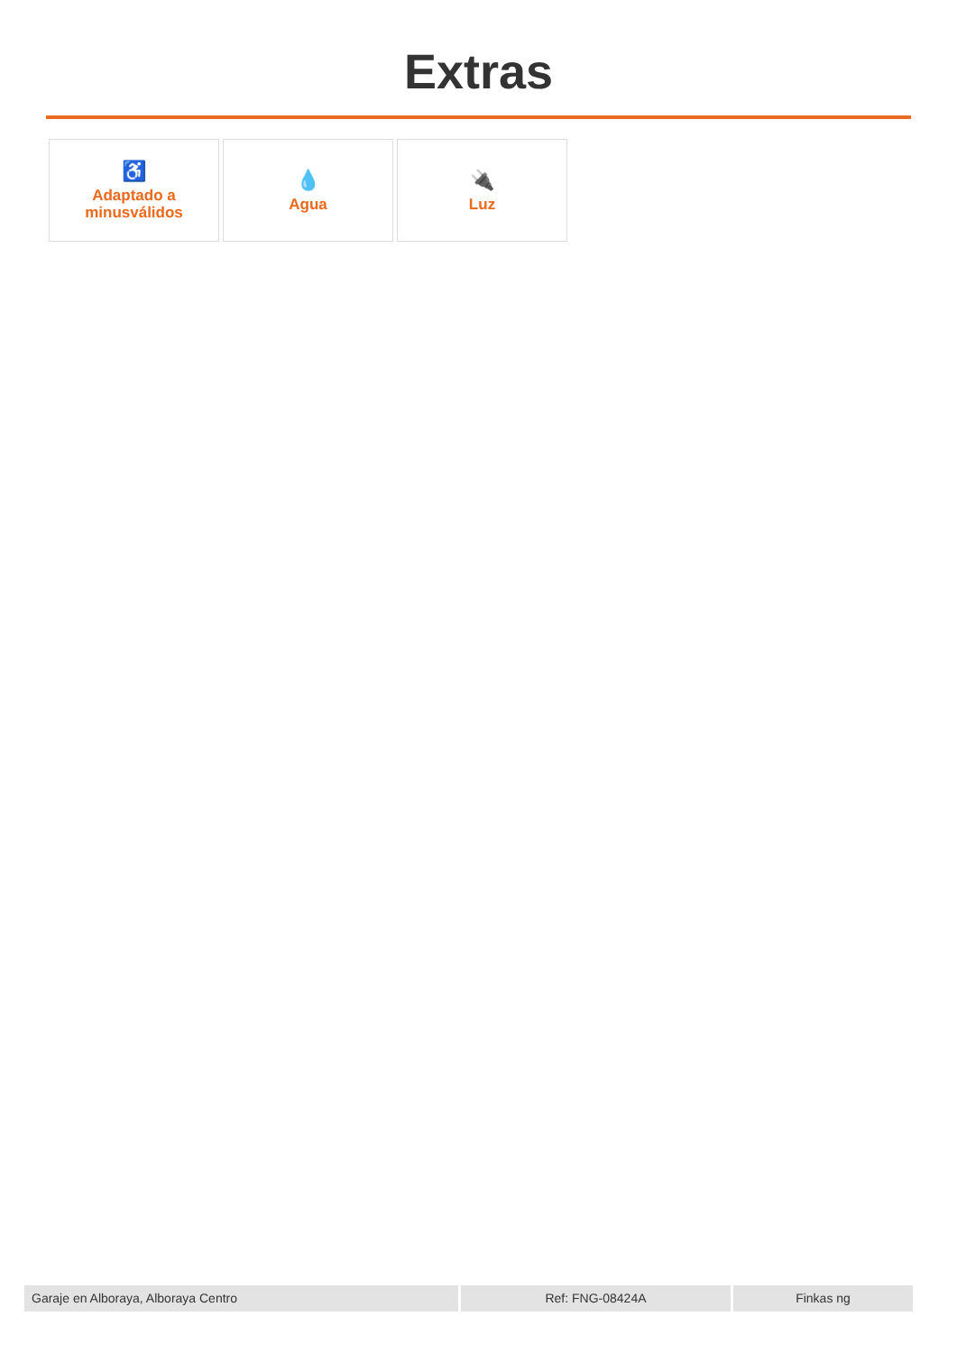Extras
♿
Adaptado a
minusválidos
💧
Agua
🔌
Luz
Garaje en Alboraya, Alboraya Centro Ref: FNG-08424A Finkas ng